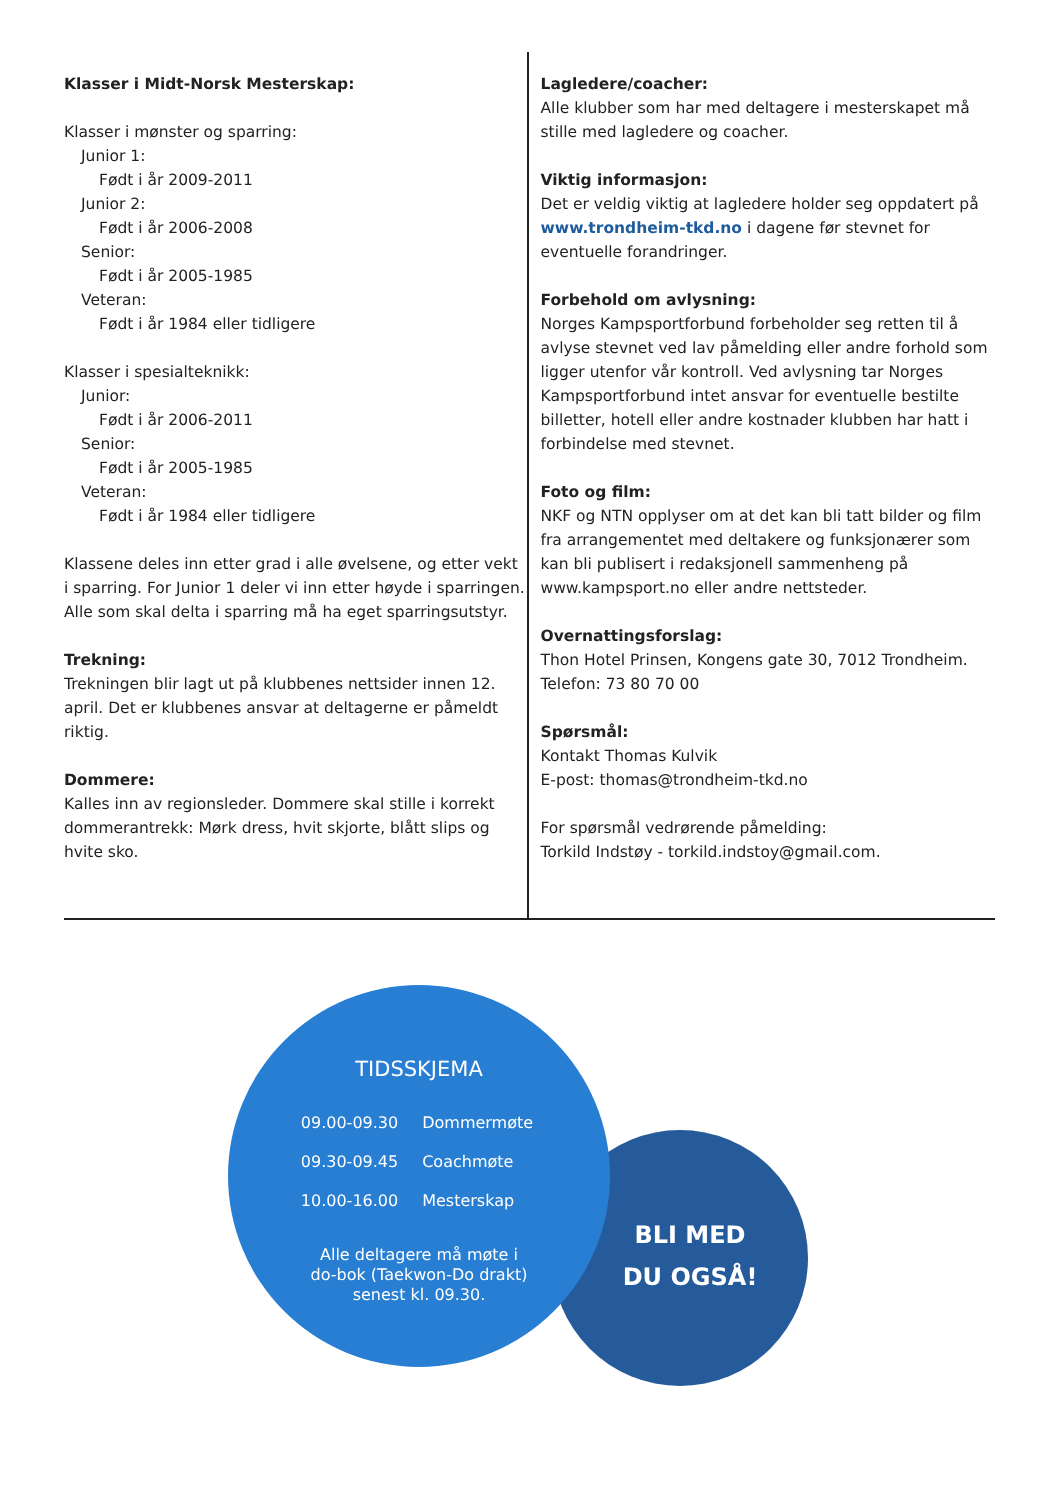Klasser i Midt-Norsk Mesterskap:
Klasser i mønster og sparring:
Junior 1:
Født i år 2009-2011
Junior 2:
Født i år 2006-2008
Senior:
Født i år 2005-1985
Veteran:
Født i år 1984 eller tidligere
Klasser i spesialteknikk:
Junior:
Født i år 2006-2011
Senior:
Født i år 2005-1985
Veteran:
Født i år 1984 eller tidligere
Klassene deles inn etter grad i alle øvelsene, og etter vekt i sparring. For Junior 1 deler vi inn etter høyde i sparringen. Alle som skal delta i sparring må ha eget sparringsutstyr.
Trekning:
Trekningen blir lagt ut på klubbenes nettsider innen 12. april. Det er klubbenes ansvar at deltagerne er påmeldt riktig.
Dommere:
Kalles inn av regionsleder. Dommere skal stille i korrekt dommerantrekk: Mørk dress, hvit skjorte, blått slips og hvite sko.
Lagledere/coacher:
Alle klubber som har med deltagere i mesterskapet må stille med lagledere og coacher.
Viktig informasjon:
Det er veldig viktig at lagledere holder seg oppdatert på www.trondheim-tkd.no i dagene før stevnet for eventuelle forandringer.
Forbehold om avlysning:
Norges Kampsportforbund forbeholder seg retten til å avlyse stevnet ved lav påmelding eller andre forhold som ligger utenfor vår kontroll. Ved avlysning tar Norges Kampsportforbund intet ansvar for eventuelle bestilte billetter, hotell eller andre kostnader klubben har hatt i forbindelse med stevnet.
Foto og film:
NKF og NTN opplyser om at det kan bli tatt bilder og film fra arrangementet med deltakere og funksjonærer som kan bli publisert i redaksjonell sammenheng på www.kampsport.no eller andre nettsteder.
Overnattingsforslag:
Thon Hotel Prinsen, Kongens gate 30, 7012 Trondheim.
Telefon: 73 80 70 00
Spørsmål:
Kontakt Thomas Kulvik
E-post: thomas@trondheim-tkd.no
For spørsmål vedrørende påmelding:
Torkild Indstøy - torkild.indstoy@gmail.com.
BLI MED
DU OGSÅ!
TIDSSKJEMA
09.00-09.30 Dommermøte
09.30-09.45 Coachmøte
10.00-16.00 Mesterskap
Alle deltagere må møte i
do-bok (Taekwon-Do drakt)
senest kl. 09.30.